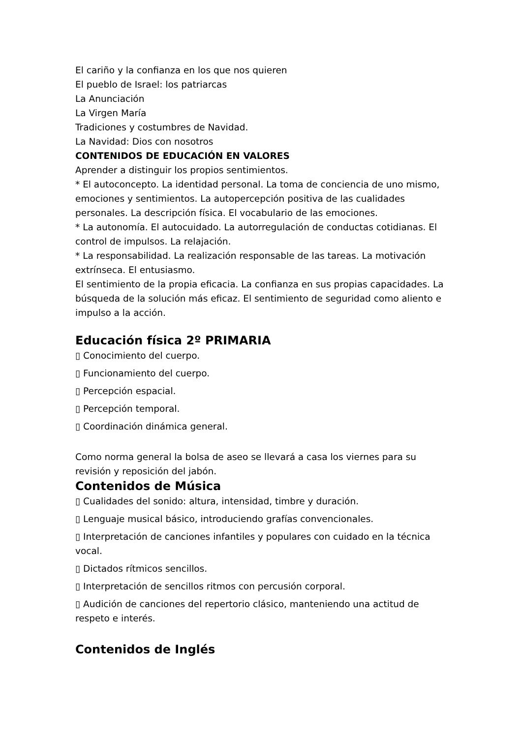El cariño y la confianza en los que nos quieren
El pueblo de Israel: los patriarcas
La Anunciación
La Virgen María
Tradiciones y costumbres de Navidad.
La Navidad: Dios con nosotros
CONTENIDOS DE EDUCACIÓN EN VALORES
Aprender a distinguir los propios sentimientos.
* El autoconcepto. La identidad personal. La toma de conciencia de uno mismo, emociones y sentimientos. La autopercepción positiva de las cualidades personales. La descripción física. El vocabulario de las emociones.
* La autonomía. El autocuidado. La autorregulación de conductas cotidianas. El control de impulsos. La relajación.
* La responsabilidad. La realización responsable de las tareas. La motivación extrínseca. El entusiasmo.
El sentimiento de la propia eficacia. La confianza en sus propias capacidades. La búsqueda de la solución más eficaz. El sentimiento de seguridad como aliento e impulso a la acción.
Educación física 2º PRIMARIA
▯ Conocimiento del cuerpo.
▯ Funcionamiento del cuerpo.
▯ Percepción espacial.
▯ Percepción temporal.
▯ Coordinación dinámica general.
Como norma general la bolsa de aseo se llevará a casa los viernes para su revisión y reposición del jabón.
Contenidos de Música
▯ Cualidades del sonido: altura, intensidad, timbre y duración.
▯ Lenguaje musical básico, introduciendo grafías convencionales.
▯ Interpretación de canciones infantiles y populares con cuidado en la técnica vocal.
▯ Dictados rítmicos sencillos.
▯ Interpretación de sencillos ritmos con percusión corporal.
▯ Audición de canciones del repertorio clásico, manteniendo una actitud de respeto e interés.
Contenidos de Inglés